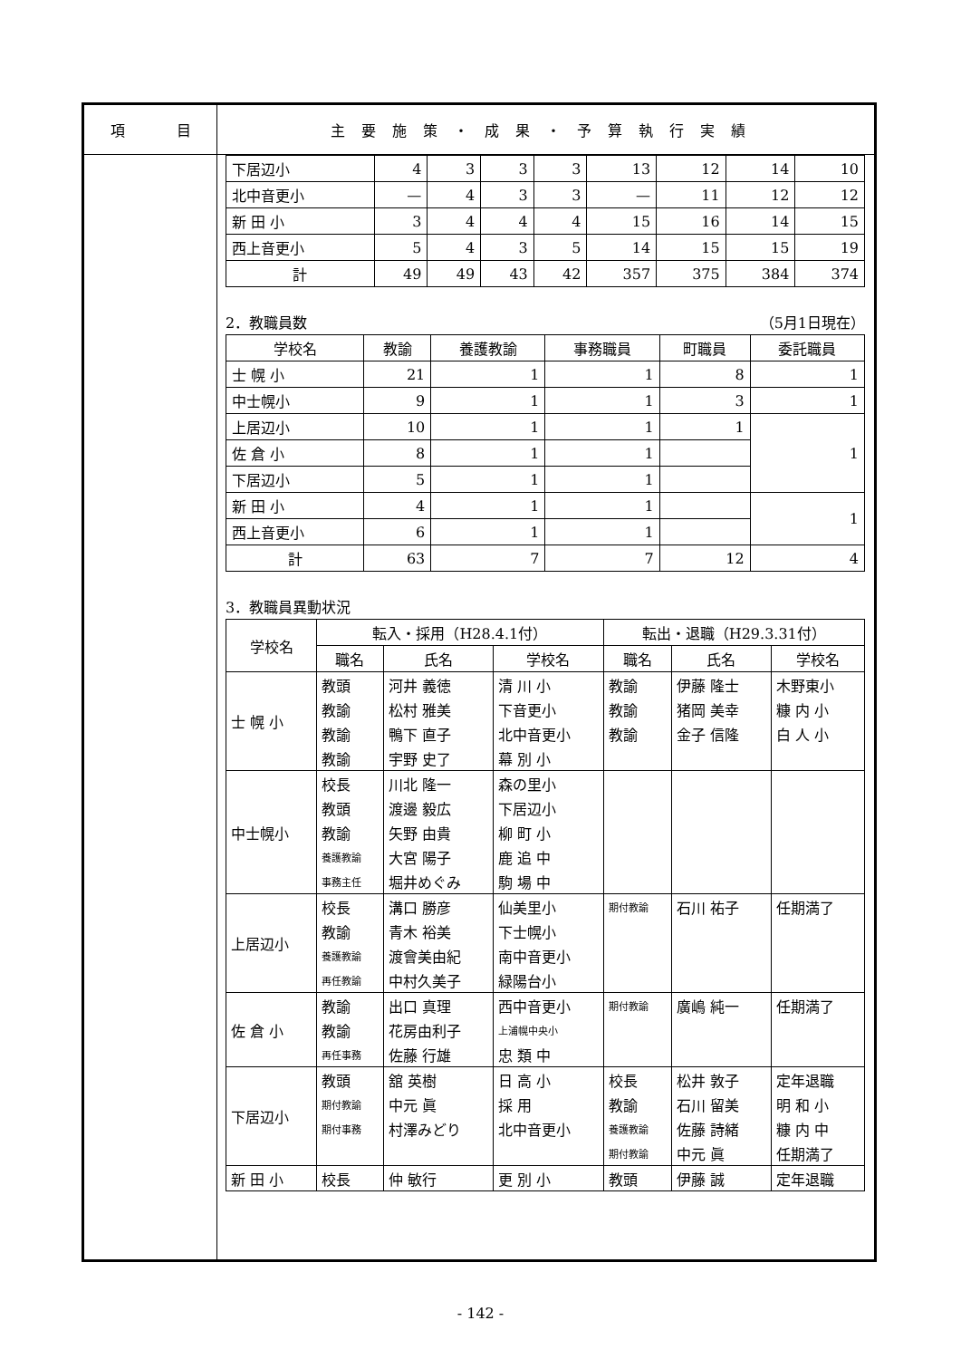項 目
主要施策・成果・予算執行実績
| 下居辺小 | 4 | 3 | 3 | 3 | 13 | 12 | 14 | 10 |
| 北中音更小 | — | 4 | 3 | 3 | — | 11 | 12 | 12 |
| 新 田 小 | 3 | 4 | 4 | 4 | 15 | 16 | 14 | 15 |
| 西上音更小 | 5 | 4 | 3 | 5 | 14 | 15 | 15 | 19 |
| 計 | 49 | 49 | 43 | 42 | 357 | 375 | 384 | 374 |
2．教職員数 （5月1日現在）
| 学校名 | 教諭 | 養護教諭 | 事務職員 | 町職員 | 委託職員 |
| --- | --- | --- | --- | --- | --- |
| 士 幌 小 | 21 | 1 | 1 | 8 | 1 |
| 中士幌小 | 9 | 1 | 1 | 3 | 1 |
| 上居辺小 | 10 | 1 | 1 | 1 | 1 |
| 佐 倉 小 | 8 | 1 | 1 | | |
| 下居辺小 | 5 | 1 | 1 | | |
| 新 田 小 | 4 | 1 | 1 | | 1 |
| 西上音更小 | 6 | 1 | 1 | | |
| 計 | 63 | 7 | 7 | 12 | 4 |
3．教職員異動状況
| 学校名 | 転入・採用（H28.4.1付） | | | 転出・退職（H29.3.31付） | | |
| --- | --- | --- | --- | --- | --- | --- |
| | 職名 | 氏名 | 学校名 | 職名 | 氏名 | 学校名 |
| 士 幌 小 | 教頭 | 河井 義徳 | 清 川 小 | 教諭 | 伊藤 隆士 | 木野東小 |
| | 教諭 | 松村 雅美 | 下音更小 | 教諭 | 猪岡 美幸 | 糠 内 小 |
| | 教諭 | 鴨下 直子 | 北中音更小 | 教諭 | 金子 信隆 | 白 人 小 |
| | 教諭 | 宇野 史了 | 幕 別 小 | | | |
| 中士幌小 | 校長 | 川北 隆一 | 森の里小 | | | |
| | 教頭 | 渡邊 毅広 | 下居辺小 | | | |
| | 教諭 | 矢野 由貴 | 柳 町 小 | | | |
| | 養護教諭 | 大宮 陽子 | 鹿 追 中 | | | |
| | 事務主任 | 堀井めぐみ | 駒 場 中 | | | |
| 上居辺小 | 校長 | 溝口 勝彦 | 仙美里小 | 期付教諭 | 石川 祐子 | 任期満了 |
| | 教諭 | 青木 裕美 | 下士幌小 | | | |
| | 養護教諭 | 渡會美由紀 | 南中音更小 | | | |
| | 再任教諭 | 中村久美子 | 緑陽台小 | | | |
| 佐 倉 小 | 教諭 | 出口 真理 | 西中音更小 | 期付教諭 | 廣嶋 純一 | 任期満了 |
| | 教諭 | 花房由利子 | 上浦幌中央小 | | | |
| | 再任事務 | 佐藤 行雄 | 忠 類 中 | | | |
| 下居辺小 | 教頭 | 舘 英樹 | 日 高 小 | 校長 | 松井 敦子 | 定年退職 |
| | 期付教諭 | 中元 眞 | 採 用 | 教諭 | 石川 留美 | 明 和 小 |
| | 期付事務 | 村澤みどり | 北中音更小 | 養護教諭 | 佐藤 詩緒 | 糠 内 中 |
| | | | | 期付教諭 | 中元 眞 | 任期満了 |
| 新 田 小 | 校長 | 仲 敏行 | 更 別 小 | 教頭 | 伊藤 誠 | 定年退職 |
- 142 -